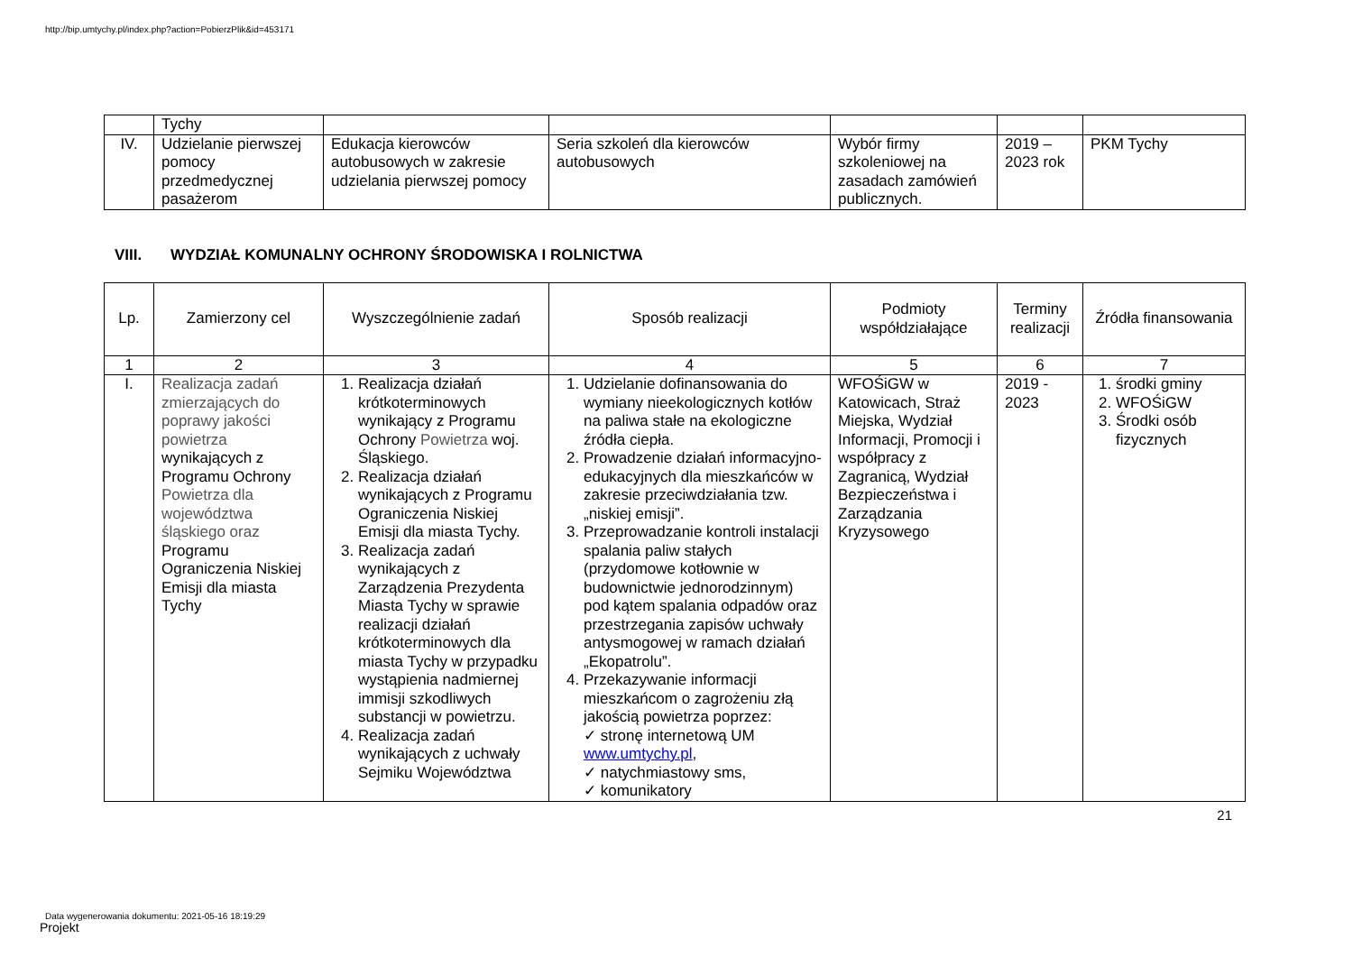http://bip.umtychy.pl/index.php?action=PobierzPlik&id=453171
| | Tychy | | | | | |
| IV. | Udzielanie pierwszej pomocy przedmedycznej pasażerom | Edukacja kierowców autobusowych w zakresie udzielania pierwszej pomocy | Seria szkoleń dla kierowców autobusowych | Wybór firmy szkoleniowej na zasadach zamówień publicznych. | 2019 – 2023 rok | PKM Tychy |
VIII. WYDZIAŁ KOMUNALNY OCHRONY ŚRODOWISKA I ROLNICTWA
| Lp. | Zamierzony cel | Wyszczególnienie zadań | Sposób realizacji | Podmioty współdziałające | Terminy realizacji | Źródła finansowania |
| 1 | 2 | 3 | 4 | 5 | 6 | 7 |
| I. | Realizacja zadań zmierzających do poprawy jakości powietrza wynikających z Programu Ochrony Powietrza dla województwa śląskiego oraz Programu Ograniczenia Niskiej Emisji dla miasta Tychy | 1. Realizacja działań krótkoterminowych wynikający z Programu Ochrony Powietrza woj. Śląskiego. 2. Realizacja działań wynikających z Programu Ograniczenia Niskiej Emisji dla miasta Tychy. 3. Realizacja zadań wynikających z Zarządzenia Prezydenta Miasta Tychy w sprawie realizacji działań krótkoterminowych dla miasta Tychy w przypadku wystąpienia nadmiernej immisji szkodliwych substancji w powietrzu. 4. Realizacja zadań wynikających z uchwały Sejmiku Województwa | 1. Udzielanie dofinansowania do wymiany nieekologicznych kotłów na paliwa stałe na ekologiczne źródła ciepła. 2. Prowadzenie działań informacyjno- edukacyjnych dla mieszkańców w zakresie przeciwdziałania tzw. „niskiej emisji”. 3. Przeprowadzanie kontroli instalacji spalania paliw stałych (przydomowe kotłownie w budownictwie jednorodzinnym) pod kątem spalania odpadów oraz przestrzegania zapisów uchwały antysmogowej w ramach działań „Ekopatrolu”. 4. Przekazywanie informacji mieszkańcom o zagrożeniu złą jakością powietrza poprzez: ✓ stronę internetową UM www.umtychy.pl , ✓ natychmiastowy sms, ✓ komunikatory | WFOŚiGW w Katowicach, Straż Miejska, Wydział Informacji, Promocji i współpracy z Zagranicą, Wydział Bezpieczeństwa i Zarządzania Kryzysowego | 2019 - 2023 | 1. środki gminy 2. WFOŚiGW 3. Środki osób fizycznych |
21
Data wygenerowania dokumentu: 2021-05-16 18:19:29
Projekt